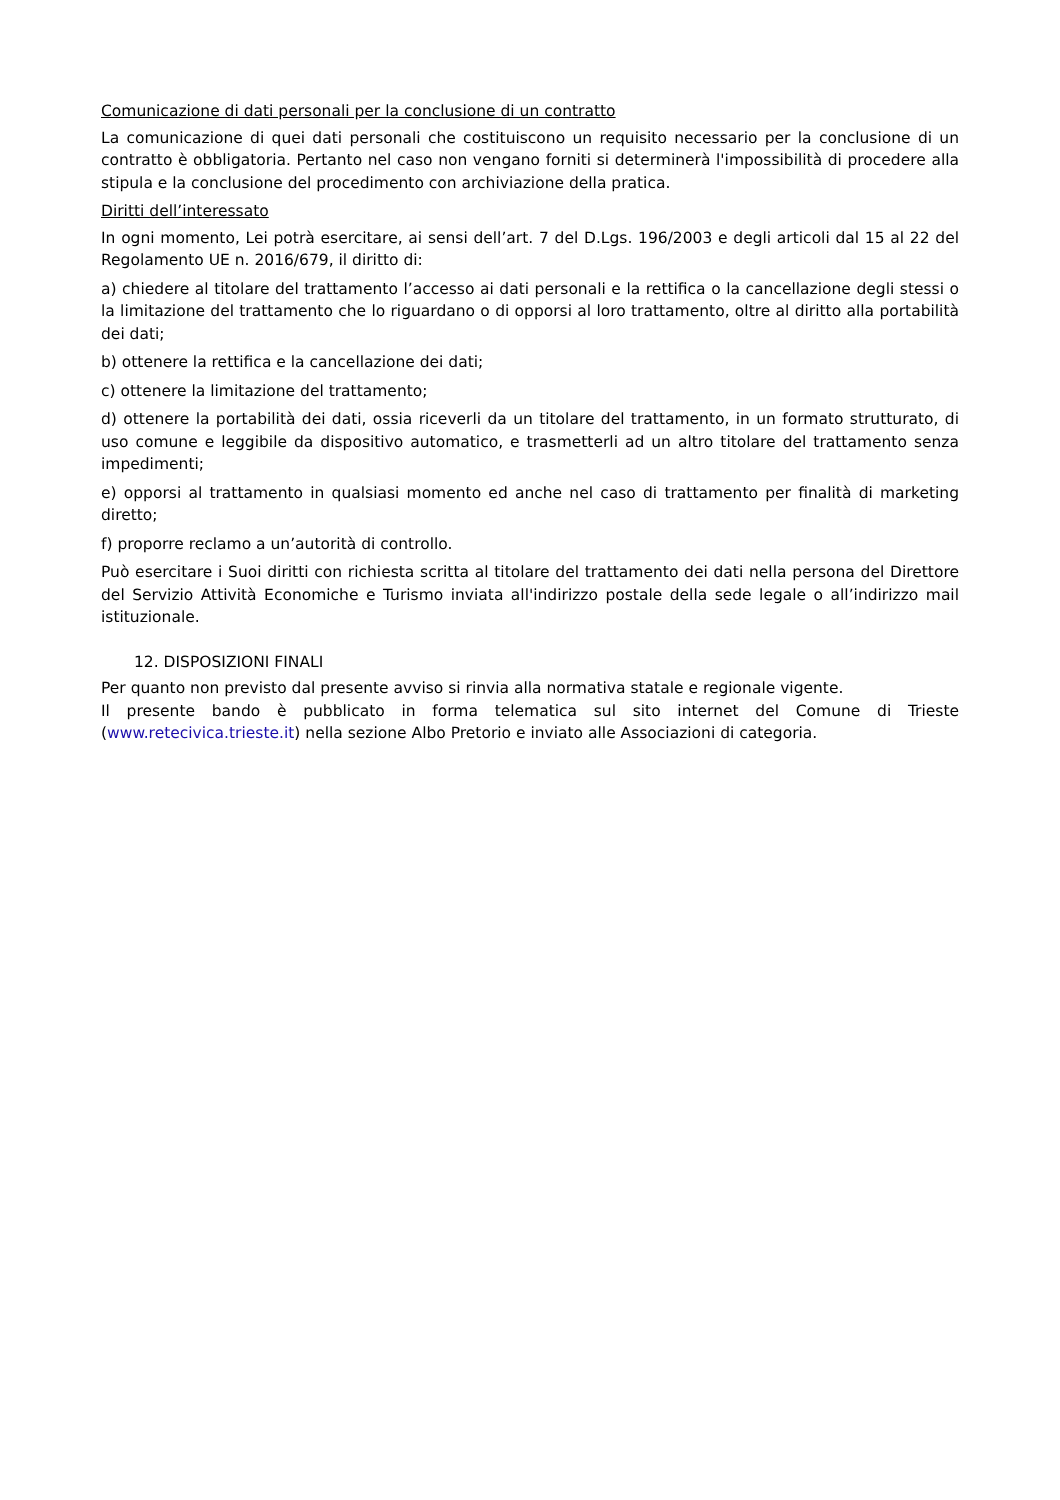Comunicazione di dati personali per la conclusione di un contratto
La comunicazione di quei dati personali che costituiscono un requisito necessario per la conclusione di un contratto è obbligatoria. Pertanto nel caso non vengano forniti si determinerà l'impossibilità di procedere alla stipula e la conclusione del procedimento con archiviazione della pratica.
Diritti dell’interessato
In ogni momento, Lei potrà esercitare, ai sensi dell’art. 7 del D.Lgs. 196/2003 e degli articoli dal 15 al 22 del Regolamento UE n. 2016/679, il diritto di:
a) chiedere al titolare del trattamento l’accesso ai dati personali e la rettifica o la cancellazione degli stessi o la limitazione del trattamento che lo riguardano o di opporsi al loro trattamento, oltre al diritto alla portabilità dei dati;
b) ottenere la rettifica e la cancellazione dei dati;
c) ottenere la limitazione del trattamento;
d) ottenere la portabilità dei dati, ossia riceverli da un titolare del trattamento, in un formato strutturato, di uso comune e leggibile da dispositivo automatico, e trasmetterli ad un altro titolare del trattamento senza impedimenti;
e) opporsi al trattamento in qualsiasi momento ed anche nel caso di trattamento per finalità di marketing diretto;
f) proporre reclamo a un’autorità di controllo.
Può esercitare i Suoi diritti con richiesta scritta al titolare del trattamento dei dati nella persona del Direttore del Servizio Attività Economiche e Turismo inviata all'indirizzo postale della sede legale o all’indirizzo mail istituzionale.
12. DISPOSIZIONI FINALI
Per quanto non previsto dal presente avviso si rinvia alla normativa statale e regionale vigente.
Il presente bando è pubblicato in forma telematica sul sito internet del Comune di Trieste (www.retecivica.trieste.it) nella sezione Albo Pretorio e inviato alle Associazioni di categoria.